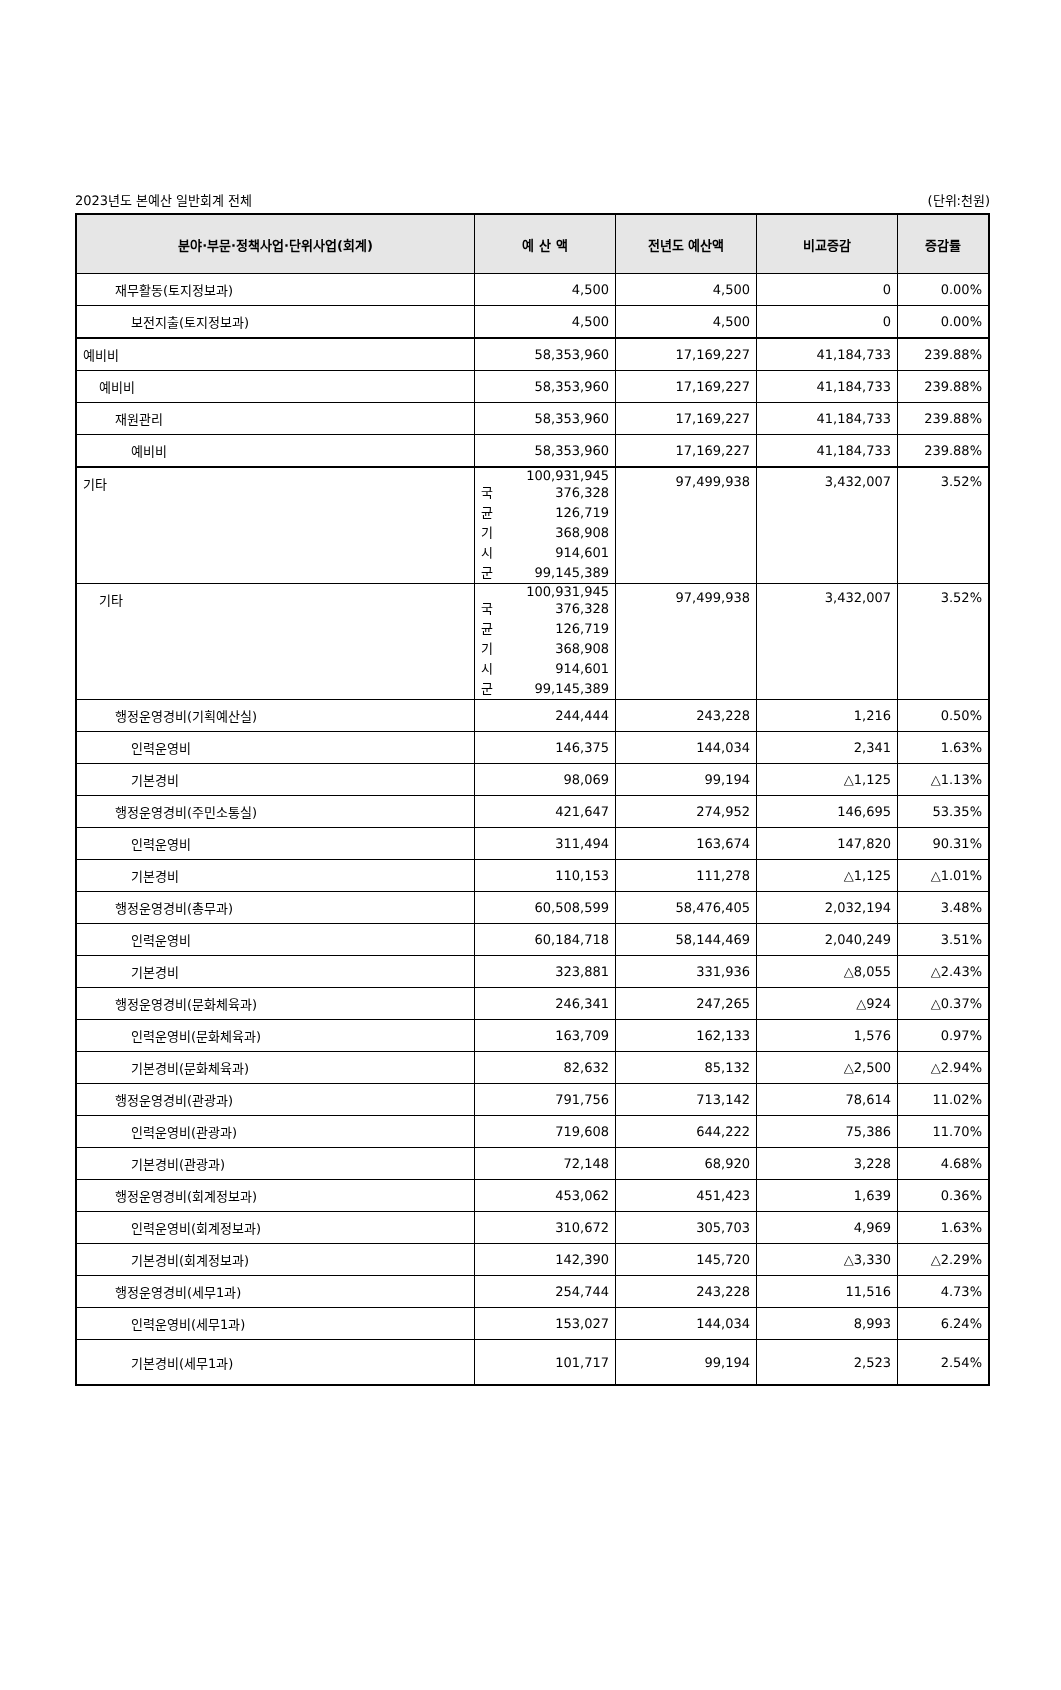2023년도 본예산 일반회계 전체 (단위:천원)
| 분야·부문·정책사업·단위사업(회계) | 예 산 액 | 전년도 예산액 | 비교증감 | 증감률 |
| --- | --- | --- | --- | --- |
| 재무활동(토지정보과) | 4,500 | 4,500 | 0 | 0.00% |
| 보전지출(토지정보과) | 4,500 | 4,500 | 0 | 0.00% |
| 예비비 | 58,353,960 | 17,169,227 | 41,184,733 | 239.88% |
| 예비비 | 58,353,960 | 17,169,227 | 41,184,733 | 239.88% |
| 재원관리 | 58,353,960 | 17,169,227 | 41,184,733 | 239.88% |
| 예비비 | 58,353,960 | 17,169,227 | 41,184,733 | 239.88% |
| 기타 | 100,931,945 국 376,328 균 126,719 기 368,908 시 914,601 군 99,145,389 | 97,499,938 | 3,432,007 | 3.52% |
| 기타 | 100,931,945 국 376,328 균 126,719 기 368,908 시 914,601 군 99,145,389 | 97,499,938 | 3,432,007 | 3.52% |
| 행정운영경비(기획예산실) | 244,444 | 243,228 | 1,216 | 0.50% |
| 인력운영비 | 146,375 | 144,034 | 2,341 | 1.63% |
| 기본경비 | 98,069 | 99,194 | △1,125 | △1.13% |
| 행정운영경비(주민소통실) | 421,647 | 274,952 | 146,695 | 53.35% |
| 인력운영비 | 311,494 | 163,674 | 147,820 | 90.31% |
| 기본경비 | 110,153 | 111,278 | △1,125 | △1.01% |
| 행정운영경비(총무과) | 60,508,599 | 58,476,405 | 2,032,194 | 3.48% |
| 인력운영비 | 60,184,718 | 58,144,469 | 2,040,249 | 3.51% |
| 기본경비 | 323,881 | 331,936 | △8,055 | △2.43% |
| 행정운영경비(문화체육과) | 246,341 | 247,265 | △924 | △0.37% |
| 인력운영비(문화체육과) | 163,709 | 162,133 | 1,576 | 0.97% |
| 기본경비(문화체육과) | 82,632 | 85,132 | △2,500 | △2.94% |
| 행정운영경비(관광과) | 791,756 | 713,142 | 78,614 | 11.02% |
| 인력운영비(관광과) | 719,608 | 644,222 | 75,386 | 11.70% |
| 기본경비(관광과) | 72,148 | 68,920 | 3,228 | 4.68% |
| 행정운영경비(회계정보과) | 453,062 | 451,423 | 1,639 | 0.36% |
| 인력운영비(회계정보과) | 310,672 | 305,703 | 4,969 | 1.63% |
| 기본경비(회계정보과) | 142,390 | 145,720 | △3,330 | △2.29% |
| 행정운영경비(세무1과) | 254,744 | 243,228 | 11,516 | 4.73% |
| 인력운영비(세무1과) | 153,027 | 144,034 | 8,993 | 6.24% |
| 기본경비(세무1과) | 101,717 | 99,194 | 2,523 | 2.54% |